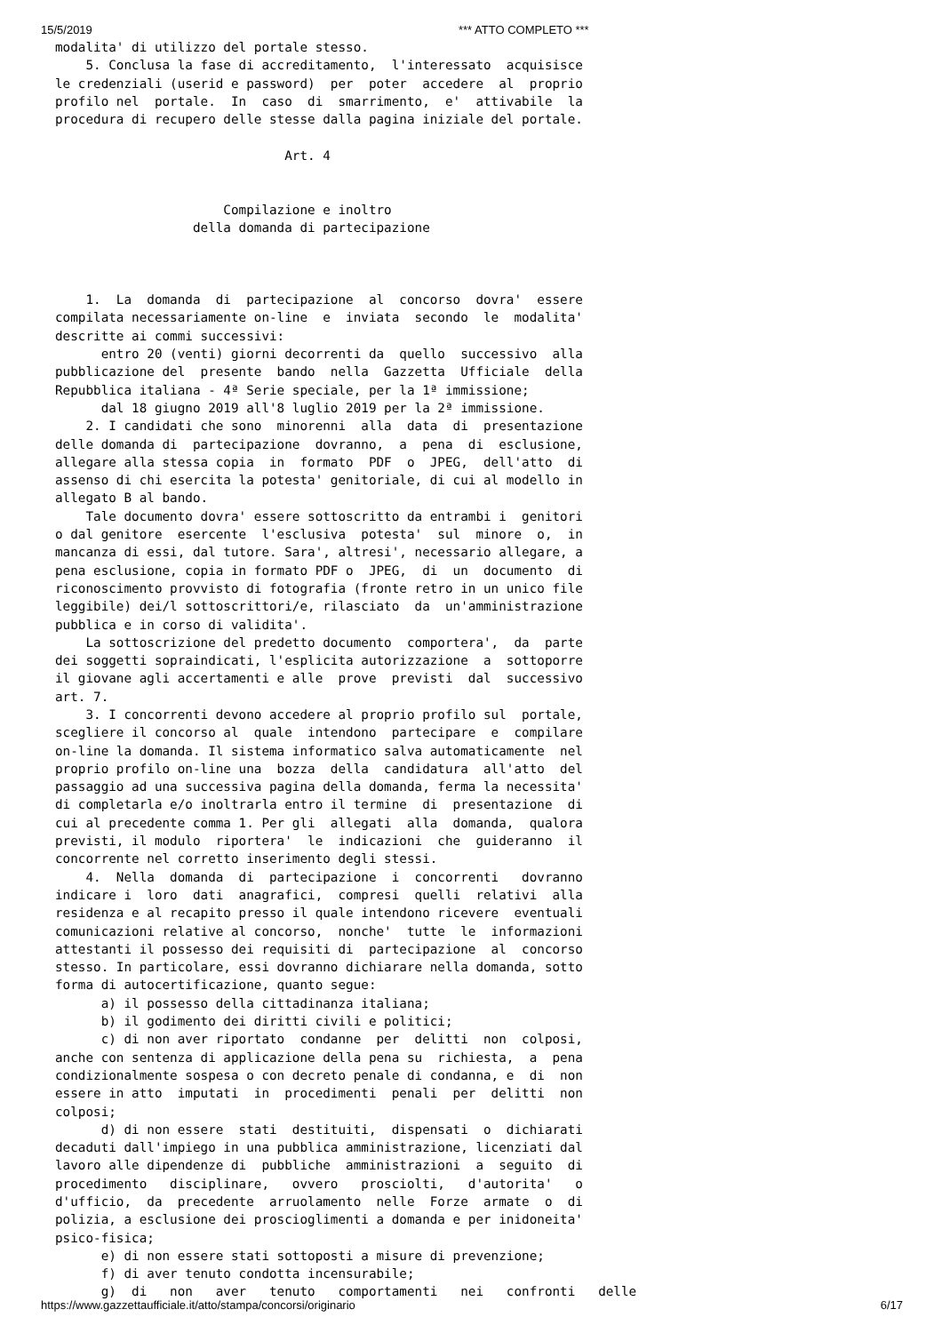15/5/2019 *** ATTO COMPLETO ***
modalita' di utilizzo del portale stesso.
    5. Conclusa la fase di accreditamento,  l'interessato  acquisisce
le credenziali (userid e password)  per  poter  accedere  al  proprio
profilo nel  portale.  In  caso  di  smarrimento,  e'  attivabile  la
procedura di recupero delle stesse dalla pagina iniziale del portale.

                              Art. 4


                      Compilazione e inoltro
                  della domanda di partecipazione



    1.  La  domanda  di  partecipazione  al  concorso  dovra'  essere
compilata necessariamente on-line  e  inviata  secondo  le  modalita'
descritte ai commi successivi:
      entro 20 (venti) giorni decorrenti da  quello  successivo  alla
pubblicazione del  presente  bando  nella  Gazzetta  Ufficiale  della
Repubblica italiana - 4ª Serie speciale, per la 1ª immissione;
      dal 18 giugno 2019 all'8 luglio 2019 per la 2ª immissione.
    2. I candidati che sono  minorenni  alla  data  di  presentazione
delle domanda di  partecipazione  dovranno,  a  pena  di  esclusione,
allegare alla stessa copia  in  formato  PDF  o  JPEG,  dell'atto  di
assenso di chi esercita la potesta' genitoriale, di cui al modello in
allegato B al bando.
    Tale documento dovra' essere sottoscritto da entrambi i  genitori
o dal genitore  esercente  l'esclusiva  potesta'  sul  minore  o,  in
mancanza di essi, dal tutore. Sara', altresi', necessario allegare, a
pena esclusione, copia in formato PDF o  JPEG,  di  un  documento  di
riconoscimento provvisto di fotografia (fronte retro in un unico file
leggibile) dei/l sottoscrittori/e, rilasciato  da  un'amministrazione
pubblica e in corso di validita'.
    La sottoscrizione del predetto documento  comportera',  da  parte
dei soggetti sopraindicati, l'esplicita autorizzazione  a  sottoporre
il giovane agli accertamenti e alle  prove  previsti  dal  successivo
art. 7.
    3. I concorrenti devono accedere al proprio profilo sul  portale,
scegliere il concorso al  quale  intendono  partecipare  e  compilare
on-line la domanda. Il sistema informatico salva automaticamente  nel
proprio profilo on-line una  bozza  della  candidatura  all'atto  del
passaggio ad una successiva pagina della domanda, ferma la necessita'
di completarla e/o inoltrarla entro il termine  di  presentazione  di
cui al precedente comma 1. Per gli  allegati  alla  domanda,  qualora
previsti, il modulo  riportera'  le  indicazioni  che  guideranno  il
concorrente nel corretto inserimento degli stessi.
    4.  Nella  domanda  di  partecipazione  i  concorrenti   dovranno
indicare i  loro  dati  anagrafici,  compresi  quelli  relativi  alla
residenza e al recapito presso il quale intendono ricevere  eventuali
comunicazioni relative al concorso,  nonche'  tutte  le  informazioni
attestanti il possesso dei requisiti di  partecipazione  al  concorso
stesso. In particolare, essi dovranno dichiarare nella domanda, sotto
forma di autocertificazione, quanto segue:
      a) il possesso della cittadinanza italiana;
      b) il godimento dei diritti civili e politici;
      c) di non aver riportato  condanne  per  delitti  non  colposi,
anche con sentenza di applicazione della pena su  richiesta,  a  pena
condizionalmente sospesa o con decreto penale di condanna, e  di  non
essere in atto  imputati  in  procedimenti  penali  per  delitti  non
colposi;
      d) di non essere  stati  destituiti,  dispensati  o  dichiarati
decaduti dall'impiego in una pubblica amministrazione, licenziati dal
lavoro alle dipendenze di  pubbliche  amministrazioni  a  seguito  di
procedimento   disciplinare,   ovvero   prosciolti,   d'autorita'   o
d'ufficio,  da  precedente  arruolamento  nelle  Forze  armate  o  di
polizia, a esclusione dei proscioglimenti a domanda e per inidoneita'
psico-fisica;
      e) di non essere stati sottoposti a misure di prevenzione;
      f) di aver tenuto condotta incensurabile;
      g)  di   non   aver   tenuto   comportamenti   nei   confronti   delle
https://www.gazzettaufficiale.it/atto/stampa/concorsi/originario 6/17